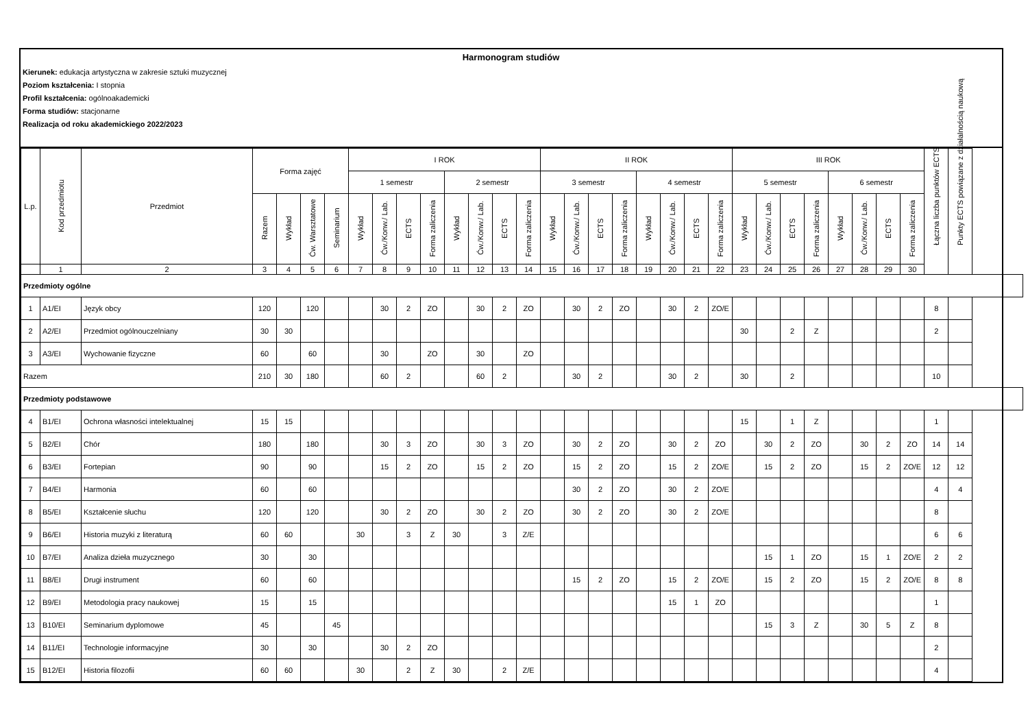Harmonogram studiów
Kierunek: edukacja artystyczna w zakresie sztuki muzycznej
Poziom kształcenia: I stopnia
Profil kształcenia: ogólnoakademicki
Forma studiów: stacjonarne
Realizacja od roku akademickiego 2022/2023
| L.p. | Kod przedmiotu | Przedmiot | Forma zajęć | | | | I ROK | | | | | | | | II ROK | | | | | | | | III ROK | | | | | | | | Łączna liczba punktów ECTS | Punkty ECTS powiązane z działalnością naukową |
| --- | --- | --- | --- | --- | --- | --- | --- | --- | --- | --- | --- | --- | --- | --- | --- | --- | --- | --- | --- | --- | --- | --- | --- | --- | --- | --- | --- | --- | --- | --- | --- | --- |
| | | | | | | | 1 semestr | | | | 2 semestr | | | | 3 semestr | | | | 4 semestr | | | | 5 semestr | | | | 6 semestr | | | | | |
| | | | Razem | Wykład | Ćw. Warsztatowe | Seminarium | Wykład | Ćw./Konw./ Lab. | ECTS | Forma zaliczenia | Wykład | Ćw./Konw./ Lab. | ECTS | Forma zaliczenia | Wykład | Ćw./Konw./ Lab. | ECTS | Forma zaliczenia | Wykład | Ćw./Konw./ Lab. | ECTS | Forma zaliczenia | Wykład | Ćw./Konw./ Lab. | ECTS | Forma zaliczenia | Wykład | Ćw./Konw./ Lab. | ECTS | Forma zaliczenia | | |
| | 1 | 2 | 3 | 4 | 5 | 6 | 7 | 8 | 9 | 10 | 11 | 12 | 13 | 14 | 15 | 16 | 17 | 18 | 19 | 20 | 21 | 22 | 23 | 24 | 25 | 26 | 27 | 28 | 29 | 30 | | |
| Przedmioty ogólne | | | | | | | | | | | | | | | | | | | | | | | | | | | | | | | | |
| 1 | A1/EI | Język obcy | 120 | | 120 | | | 30 | 2 | ZO | | 30 | 2 | ZO | | 30 | 2 | ZO | | 30 | 2 | ZO/E | | | | | | | | | 8 | |
| 2 | A2/EI | Przedmiot ogólnouczelniany | 30 | 30 | | | | | | | | | | | | | | | | | | | 30 | | 2 | Z | | | | | 2 | |
| 3 | A3/EI | Wychowanie fizyczne | 60 | | 60 | | | 30 | | ZO | | 30 | | ZO | | | | | | | | | | | | | | | | | | |
| Razem | | | 210 | 30 | 180 | | | 60 | 2 | | | 60 | 2 | | | 30 | 2 | | | 30 | 2 | | 30 | | 2 | | | | | | 10 | |
| Przedmioty podstawowe | | | | | | | | | | | | | | | | | | | | | | | | | | | | | | | | |
| 4 | B1/EI | Ochrona własności intelektualnej | 15 | 15 | | | | | | | | | | | | | | | | | | | 15 | | 1 | Z | | | | | 1 | |
| 5 | B2/EI | Chór | 180 | | 180 | | | 30 | 3 | ZO | | 30 | 3 | ZO | | 30 | 2 | ZO | | 30 | 2 | ZO | | 30 | 2 | ZO | | 30 | 2 | ZO | 14 | 14 |
| 6 | B3/EI | Fortepian | 90 | | 90 | | | 15 | 2 | ZO | | 15 | 2 | ZO | | 15 | 2 | ZO | | 15 | 2 | ZO/E | | 15 | 2 | ZO | | 15 | 2 | ZO/E | 12 | 12 |
| 7 | B4/EI | Harmonia | 60 | | 60 | | | | | | | | | | | 30 | 2 | ZO | | 30 | 2 | ZO/E | | | | | | | | | 4 | 4 |
| 8 | B5/EI | Kształcenie słuchu | 120 | | 120 | | | 30 | 2 | ZO | | 30 | 2 | ZO | | 30 | 2 | ZO | | 30 | 2 | ZO/E | | | | | | | | | 8 | |
| 9 | B6/EI | Historia muzyki z literaturą | 60 | 60 | | | 30 | | 3 | Z | 30 | | 3 | Z/E | | | | | | | | | | | | | | | | | 6 | 6 |
| 10 | B7/EI | Analiza dzieła muzycznego | 30 | | 30 | | | | | | | | | | | | | | | | | | | 15 | 1 | ZO | | 15 | 1 | ZO/E | 2 | 2 |
| 11 | B8/EI | Drugi instrument | 60 | | 60 | | | | | | | | | | | 15 | 2 | ZO | | 15 | 2 | ZO/E | | 15 | 2 | ZO | | 15 | 2 | ZO/E | 8 | 8 |
| 12 | B9/EI | Metodologia pracy naukowej | 15 | | 15 | | | | | | | | | | | | | | | 15 | 1 | ZO | | | | | | | | | 1 | |
| 13 | B10/EI | Seminarium dyplomowe | 45 | | | 45 | | | | | | | | | | | | | | | | | | 15 | 3 | Z | | 30 | 5 | Z | 8 | |
| 14 | B11/EI | Technologie informacyjne | 30 | | 30 | | | 30 | 2 | ZO | | | | | | | | | | | | | | | | | | | | | 2 | |
| 15 | B12/EI | Historia filozofii | 60 | 60 | | | 30 | | 2 | Z | 30 | | 2 | Z/E | | | | | | | | | | | | | | | | | 4 | |